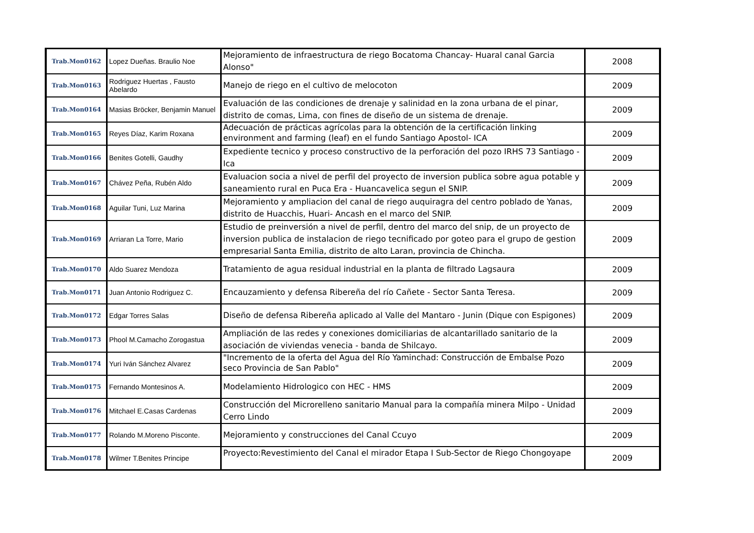| Trab.Mon0162 | Lopez Dueñas. Braulio Noe | Mejoramiento de infraestructura de riego Bocatoma Chancay- Huaral canal Garcia Alonso" | 2008 |
| Trab.Mon0163 | Rodriguez Huertas , Fausto Abelardo | Manejo de riego en el cultivo de melocoton | 2009 |
| Trab.Mon0164 | Masias Bröcker, Benjamin Manuel | Evaluación de las condiciones de drenaje y salinidad en la zona urbana de el pinar, distrito de comas, Lima, con fines de diseño de un sistema de drenaje. | 2009 |
| Trab.Mon0165 | Reyes Díaz, Karim Roxana | Adecuación de prácticas agrícolas para la obtención de la certificación linking environment and farming (leaf) en el fundo Santiago Apostol- ICA | 2009 |
| Trab.Mon0166 | Benites Gotelli, Gaudhy | Expediente tecnico y proceso constructivo de la perforación del pozo IRHS 73 Santiago - Ica | 2009 |
| Trab.Mon0167 | Chávez Peña, Rubén Aldo | Evaluacion socia a nivel de perfil del proyecto de inversion publica sobre agua potable y saneamiento rural en Puca Era - Huancavelica segun el SNIP. | 2009 |
| Trab.Mon0168 | Aguilar Tuni, Luz Marina | Mejoramiento y ampliacion del canal de riego auquiragra del centro poblado de Yanas, distrito de Huacchis, Huari- Ancash en el marco del SNIP. | 2009 |
| Trab.Mon0169 | Arriaran La Torre, Mario | Estudio de preinversión a nivel de perfil, dentro del marco del snip, de un proyecto de inversion publica de instalacion de riego tecnificado por goteo para el grupo de gestion empresarial Santa Emilia, distrito de alto Laran, provincia de Chincha. | 2009 |
| Trab.Mon0170 | Aldo Suarez Mendoza | Tratamiento de agua residual industrial en la planta de filtrado Lagsaura | 2009 |
| Trab.Mon0171 | Juan Antonio Rodriguez C. | Encauzamiento y defensa Ribereña del río Cañete - Sector Santa Teresa. | 2009 |
| Trab.Mon0172 | Edgar Torres Salas | Diseño de defensa Ribereña aplicado al Valle del Mantaro - Junin (Dique con Espigones) | 2009 |
| Trab.Mon0173 | Phool M.Camacho Zorogastua | Ampliación de las redes y conexiones domiciliarias de alcantarillado sanitario de la asociación de viviendas venecia - banda de Shilcayo. | 2009 |
| Trab.Mon0174 | Yuri Iván Sánchez Alvarez | "Incremento de la oferta del Agua del Río Yaminchad: Construcción de Embalse Pozo seco Provincia de San Pablo" | 2009 |
| Trab.Mon0175 | Fernando Montesinos A. | Modelamiento Hidrologico con HEC - HMS | 2009 |
| Trab.Mon0176 | Mitchael E.Casas Cardenas | Construcción del Microrelleno sanitario Manual para la compañía minera Milpo - Unidad Cerro Lindo | 2009 |
| Trab.Mon0177 | Rolando M.Moreno Pisconte. | Mejoramiento y construcciones del Canal Ccuyo | 2009 |
| Trab.Mon0178 | Wilmer T.Benites Principe | Proyecto:Revestimiento del Canal el mirador Etapa I Sub-Sector de Riego Chongoyape | 2009 |